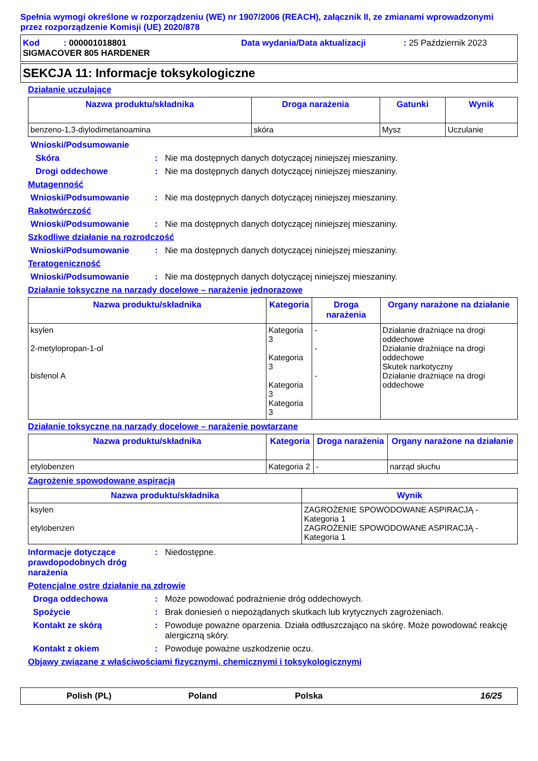Spełnia wymogi określone w rozporządzeniu (WE) nr 1907/2006 (REACH), załącznik II, ze zmianami wprowadzonymi przez rozporządzenie Komisji (UE) 2020/878
Kod : 000001018801 Data wydania/Data aktualizacji: 25 Październik 2023
SIGMACOVER 805 HARDENER
SEKCJA 11: Informacje toksykologiczne
Działanie uczulające
| Nazwa produktu/składnika | Droga narażenia | Gatunki | Wynik |
| --- | --- | --- | --- |
| benzeno-1,3-diylodimetanoamina | skóra | Mysz | Uczulanie |
Wnioski/Podsumowanie
Skóra: Nie ma dostępnych danych dotyczącej niniejszej mieszaniny.
Drogi oddechowe: Nie ma dostępnych danych dotyczącej niniejszej mieszaniny.
Mutagenność
Wnioski/Podsumowanie: Nie ma dostępnych danych dotyczącej niniejszej mieszaniny.
Rakotwórczość
Wnioski/Podsumowanie: Nie ma dostępnych danych dotyczącej niniejszej mieszaniny.
Szkodliwe działanie na rozrodczość
Wnioski/Podsumowanie: Nie ma dostępnych danych dotyczącej niniejszej mieszaniny.
Teratogeniczność
Wnioski/Podsumowanie: Nie ma dostępnych danych dotyczącej niniejszej mieszaniny.
Działanie toksyczne na narządy docelowe – narażenie jednorazowe
| Nazwa produktu/składnika | Kategoria | Droga narażenia | Organy narażone na działanie |
| --- | --- | --- | --- |
| ksylen 2-metylopropan-1-ol bisfenol A | Kategoria 3 Kategoria 3 Kategoria 3 Kategoria 3 | - - - | Działanie drażniące na drogi oddechowe Działanie drażniące na drogi oddechowe Skutek narkotyczny Działanie drażniące na drogi oddechowe |
Działanie toksyczne na narządy docelowe – narażenie powtarzane
| Nazwa produktu/składnika | Kategoria | Droga narażenia | Organy narażone na działanie |
| --- | --- | --- | --- |
| etylobenzen | Kategoria 2 | - | narząd słuchu |
Zagrożenie spowodowane aspiracją
| Nazwa produktu/składnika | Wynik |
| --- | --- |
| ksylen etylobenzen | ZAGROŻENIE SPOWODOWANE ASPIRACJĄ - Kategoria 1 ZAGROŻENIE SPOWODOWANE ASPIRACJĄ - Kategoria 1 |
Informacje dotyczące prawdopodobnych dróg narażenia: Niedostępne.
Potencjalne ostre działanie na zdrowie
Droga oddechowa: Może powodować podrażnienie dróg oddechowych.
Spożycie: Brak doniesień o niepożądanych skutkach lub krytycznych zagrożeniach.
Kontakt ze skórą: Powoduje poważne oparzenia. Działa odtłuszczająco na skórę. Może powodować reakcję alergiczną skóry.
Kontakt z okiem: Powoduje poważne uszkodzenie oczu.
Objawy związane z właściwościami fizycznymi, chemicznymi i toksykologicznymi
Polish (PL) Poland Polska 16/25